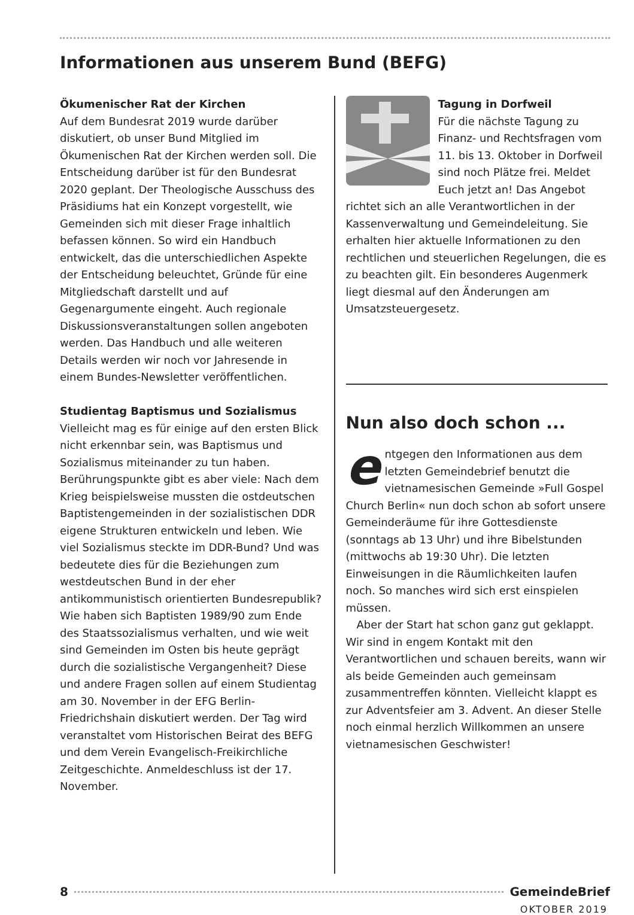Informationen aus unserem Bund (BEFG)
Ökumenischer Rat der Kirchen
Auf dem Bundesrat 2019 wurde darüber diskutiert, ob unser Bund Mitglied im Ökumenischen Rat der Kirchen werden soll. Die Entscheidung darüber ist für den Bundesrat 2020 geplant. Der Theologische Ausschuss des Präsidiums hat ein Konzept vorgestellt, wie Gemeinden sich mit dieser Frage inhaltlich befassen können. So wird ein Handbuch entwickelt, das die unterschiedlichen Aspekte der Entscheidung beleuchtet, Gründe für eine Mitgliedschaft darstellt und auf Gegenargumente eingeht. Auch regionale Diskussionsveranstaltungen sollen angeboten werden. Das Handbuch und alle weiteren Details werden wir noch vor Jahresende in einem Bundes-Newsletter veröffentlichen.
Studientag Baptismus und Sozialismus
Vielleicht mag es für einige auf den ersten Blick nicht erkennbar sein, was Baptismus und Sozialismus miteinander zu tun haben. Berührungspunkte gibt es aber viele: Nach dem Krieg beispielsweise mussten die ostdeutschen Baptistengemeinden in der sozialistischen DDR eigene Strukturen entwickeln und leben. Wie viel Sozialismus steckte im DDR-Bund? Und was bedeutete dies für die Beziehungen zum westdeutschen Bund in der eher antikommunistisch orientierten Bundesrepublik? Wie haben sich Baptisten 1989/90 zum Ende des Staatssozialismus verhalten, und wie weit sind Gemeinden im Osten bis heute geprägt durch die sozialistische Vergangenheit? Diese und andere Fragen sollen auf einem Studientag am 30. November in der EFG Berlin-Friedrichshain diskutiert werden. Der Tag wird veranstaltet vom Historischen Beirat des BEFG und dem Verein Evangelisch-Freikirchliche Zeitgeschichte. Anmeldeschluss ist der 17. November.
Tagung in Dorfweil
Für die nächste Tagung zu Finanz- und Rechtsfragen vom 11. bis 13. Oktober in Dorfweil sind noch Plätze frei. Meldet Euch jetzt an! Das Angebot richtet sich an alle Verantwortlichen in der Kassenverwaltung und Gemeindeleitung. Sie erhalten hier aktuelle Informationen zu den rechtlichen und steuerlichen Regelungen, die es zu beachten gilt. Ein besonderes Augenmerk liegt diesmal auf den Änderungen am Umsatzsteuergesetz.
Nun also doch schon ...
entgegen den Informationen aus dem letzten Gemeindebrief benutzt die vietnamesischen Gemeinde »Full Gospel Church Berlin« nun doch schon ab sofort unsere Gemeinderäume für ihre Gottesdienste (sonntags ab 13 Uhr) und ihre Bibelstunden (mittwochs ab 19:30 Uhr). Die letzten Einweisungen in die Räumlichkeiten laufen noch. So manches wird sich erst einspielen müssen.
Aber der Start hat schon ganz gut geklappt. Wir sind in engem Kontakt mit den Verantwortlichen und schauen bereits, wann wir als beide Gemeinden auch gemeinsam zusammentreffen könnten. Vielleicht klappt es zur Adventsfeier am 3. Advent. An dieser Stelle noch einmal herzlich Willkommen an unsere vietnamesischen Geschwister!
8 GemeindeBrief
OKTOBER 2019